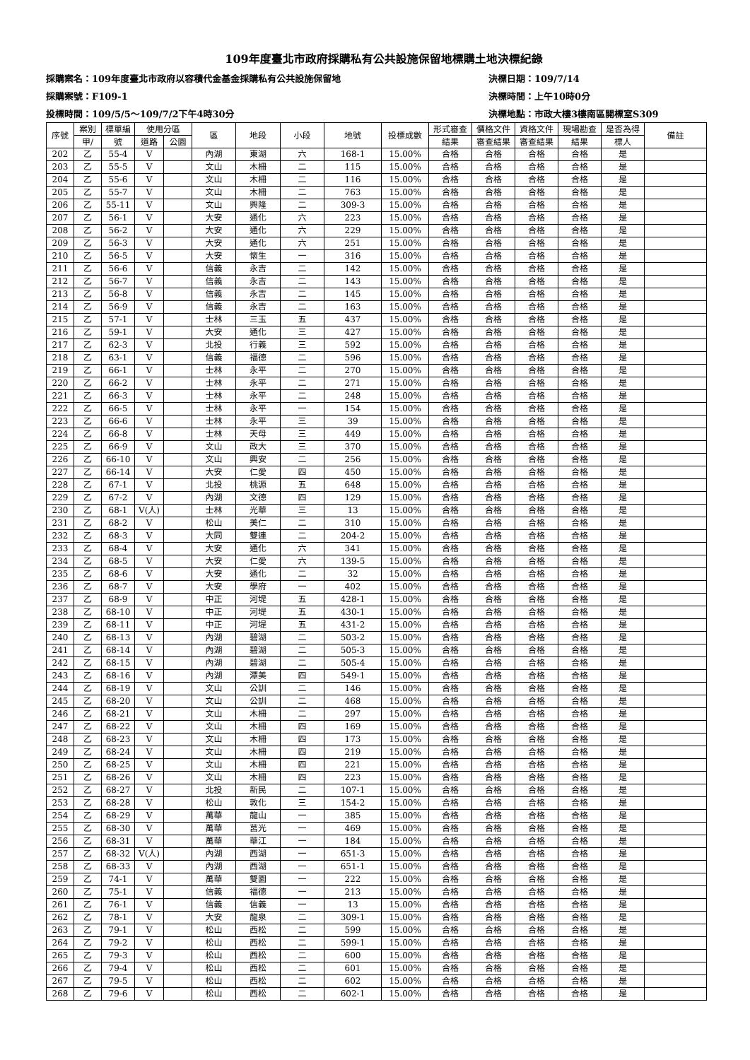109年度臺北市政府採購私有公共設施保留地標購土地決標紀錄
採購案名：109年度臺北市政府以容積代金基金採購私有公共設施保留地 決標日期：109/7/14
採購案號：F109-1 決標時間：上午10時0分
投標時間：109/5/5～109/7/2下午4時30分 決標地點：市政大樓3樓南區開標室S309
| 序號 | 案別 | 標單編 | 使用分區 | | 區 | 地段 | 小段 | 地號 | 投標成數 | 形式審查 | 價格文件 | 資格文件 | 現場勘查 | 是否為得 | 備註 |
| --- | --- | --- | --- | --- | --- | --- | --- | --- | --- | --- | --- | --- | --- | --- | --- |
| | 甲/ | 號 | 道路 | 公園 | | | | | | 結果 | 審查結果 | 審查結果 | 結果 | 標人 | |
| 202 | 乙 | 55-4 | V | | 內湖 | 東湖 | 六 | 168-1 | 15.00% | 合格 | 合格 | 合格 | 合格 | 是 | |
| 203 | 乙 | 55-5 | V | | 文山 | 木柵 | 二 | 115 | 15.00% | 合格 | 合格 | 合格 | 合格 | 是 | |
| 204 | 乙 | 55-6 | V | | 文山 | 木柵 | 二 | 116 | 15.00% | 合格 | 合格 | 合格 | 合格 | 是 | |
| 205 | 乙 | 55-7 | V | | 文山 | 木柵 | 二 | 763 | 15.00% | 合格 | 合格 | 合格 | 合格 | 是 | |
| 206 | 乙 | 55-11 | V | | 文山 | 興隆 | 二 | 309-3 | 15.00% | 合格 | 合格 | 合格 | 合格 | 是 | |
| 207 | 乙 | 56-1 | V | | 大安 | 通化 | 六 | 223 | 15.00% | 合格 | 合格 | 合格 | 合格 | 是 | |
| 208 | 乙 | 56-2 | V | | 大安 | 通化 | 六 | 229 | 15.00% | 合格 | 合格 | 合格 | 合格 | 是 | |
| 209 | 乙 | 56-3 | V | | 大安 | 通化 | 六 | 251 | 15.00% | 合格 | 合格 | 合格 | 合格 | 是 | |
| 210 | 乙 | 56-5 | V | | 大安 | 懷生 | 一 | 316 | 15.00% | 合格 | 合格 | 合格 | 合格 | 是 | |
| 211 | 乙 | 56-6 | V | | 信義 | 永吉 | 二 | 142 | 15.00% | 合格 | 合格 | 合格 | 合格 | 是 | |
| 212 | 乙 | 56-7 | V | | 信義 | 永吉 | 二 | 143 | 15.00% | 合格 | 合格 | 合格 | 合格 | 是 | |
| 213 | 乙 | 56-8 | V | | 信義 | 永吉 | 二 | 145 | 15.00% | 合格 | 合格 | 合格 | 合格 | 是 | |
| 214 | 乙 | 56-9 | V | | 信義 | 永吉 | 二 | 163 | 15.00% | 合格 | 合格 | 合格 | 合格 | 是 | |
| 215 | 乙 | 57-1 | V | | 士林 | 三玉 | 五 | 437 | 15.00% | 合格 | 合格 | 合格 | 合格 | 是 | |
| 216 | 乙 | 59-1 | V | | 大安 | 通化 | 三 | 427 | 15.00% | 合格 | 合格 | 合格 | 合格 | 是 | |
| 217 | 乙 | 62-3 | V | | 北投 | 行義 | 三 | 592 | 15.00% | 合格 | 合格 | 合格 | 合格 | 是 | |
| 218 | 乙 | 63-1 | V | | 信義 | 福德 | 二 | 596 | 15.00% | 合格 | 合格 | 合格 | 合格 | 是 | |
| 219 | 乙 | 66-1 | V | | 士林 | 永平 | 二 | 270 | 15.00% | 合格 | 合格 | 合格 | 合格 | 是 | |
| 220 | 乙 | 66-2 | V | | 士林 | 永平 | 二 | 271 | 15.00% | 合格 | 合格 | 合格 | 合格 | 是 | |
| 221 | 乙 | 66-3 | V | | 士林 | 永平 | 二 | 248 | 15.00% | 合格 | 合格 | 合格 | 合格 | 是 | |
| 222 | 乙 | 66-5 | V | | 士林 | 永平 | 一 | 154 | 15.00% | 合格 | 合格 | 合格 | 合格 | 是 | |
| 223 | 乙 | 66-6 | V | | 士林 | 永平 | 三 | 39 | 15.00% | 合格 | 合格 | 合格 | 合格 | 是 | |
| 224 | 乙 | 66-8 | V | | 士林 | 天母 | 三 | 449 | 15.00% | 合格 | 合格 | 合格 | 合格 | 是 | |
| 225 | 乙 | 66-9 | V | | 文山 | 政大 | 三 | 370 | 15.00% | 合格 | 合格 | 合格 | 合格 | 是 | |
| 226 | 乙 | 66-10 | V | | 文山 | 興安 | 二 | 256 | 15.00% | 合格 | 合格 | 合格 | 合格 | 是 | |
| 227 | 乙 | 66-14 | V | | 大安 | 仁愛 | 四 | 450 | 15.00% | 合格 | 合格 | 合格 | 合格 | 是 | |
| 228 | 乙 | 67-1 | V | | 北投 | 桃源 | 五 | 648 | 15.00% | 合格 | 合格 | 合格 | 合格 | 是 | |
| 229 | 乙 | 67-2 | V | | 內湖 | 文德 | 四 | 129 | 15.00% | 合格 | 合格 | 合格 | 合格 | 是 | |
| 230 | 乙 | 68-1 | V(人) | | 士林 | 光華 | 三 | 13 | 15.00% | 合格 | 合格 | 合格 | 合格 | 是 | |
| 231 | 乙 | 68-2 | V | | 松山 | 美仁 | 二 | 310 | 15.00% | 合格 | 合格 | 合格 | 合格 | 是 | |
| 232 | 乙 | 68-3 | V | | 大同 | 雙連 | 二 | 204-2 | 15.00% | 合格 | 合格 | 合格 | 合格 | 是 | |
| 233 | 乙 | 68-4 | V | | 大安 | 通化 | 六 | 341 | 15.00% | 合格 | 合格 | 合格 | 合格 | 是 | |
| 234 | 乙 | 68-5 | V | | 大安 | 仁愛 | 六 | 139-5 | 15.00% | 合格 | 合格 | 合格 | 合格 | 是 | |
| 235 | 乙 | 68-6 | V | | 大安 | 通化 | 二 | 32 | 15.00% | 合格 | 合格 | 合格 | 合格 | 是 | |
| 236 | 乙 | 68-7 | V | | 大安 | 學府 | 一 | 402 | 15.00% | 合格 | 合格 | 合格 | 合格 | 是 | |
| 237 | 乙 | 68-9 | V | | 中正 | 河堤 | 五 | 428-1 | 15.00% | 合格 | 合格 | 合格 | 合格 | 是 | |
| 238 | 乙 | 68-10 | V | | 中正 | 河堤 | 五 | 430-1 | 15.00% | 合格 | 合格 | 合格 | 合格 | 是 | |
| 239 | 乙 | 68-11 | V | | 中正 | 河堤 | 五 | 431-2 | 15.00% | 合格 | 合格 | 合格 | 合格 | 是 | |
| 240 | 乙 | 68-13 | V | | 內湖 | 碧湖 | 二 | 503-2 | 15.00% | 合格 | 合格 | 合格 | 合格 | 是 | |
| 241 | 乙 | 68-14 | V | | 內湖 | 碧湖 | 二 | 505-3 | 15.00% | 合格 | 合格 | 合格 | 合格 | 是 | |
| 242 | 乙 | 68-15 | V | | 內湖 | 碧湖 | 二 | 505-4 | 15.00% | 合格 | 合格 | 合格 | 合格 | 是 | |
| 243 | 乙 | 68-16 | V | | 內湖 | 潭美 | 四 | 549-1 | 15.00% | 合格 | 合格 | 合格 | 合格 | 是 | |
| 244 | 乙 | 68-19 | V | | 文山 | 公訓 | 二 | 146 | 15.00% | 合格 | 合格 | 合格 | 合格 | 是 | |
| 245 | 乙 | 68-20 | V | | 文山 | 公訓 | 二 | 468 | 15.00% | 合格 | 合格 | 合格 | 合格 | 是 | |
| 246 | 乙 | 68-21 | V | | 文山 | 木柵 | 二 | 297 | 15.00% | 合格 | 合格 | 合格 | 合格 | 是 | |
| 247 | 乙 | 68-22 | V | | 文山 | 木柵 | 四 | 169 | 15.00% | 合格 | 合格 | 合格 | 合格 | 是 | |
| 248 | 乙 | 68-23 | V | | 文山 | 木柵 | 四 | 173 | 15.00% | 合格 | 合格 | 合格 | 合格 | 是 | |
| 249 | 乙 | 68-24 | V | | 文山 | 木柵 | 四 | 219 | 15.00% | 合格 | 合格 | 合格 | 合格 | 是 | |
| 250 | 乙 | 68-25 | V | | 文山 | 木柵 | 四 | 221 | 15.00% | 合格 | 合格 | 合格 | 合格 | 是 | |
| 251 | 乙 | 68-26 | V | | 文山 | 木柵 | 四 | 223 | 15.00% | 合格 | 合格 | 合格 | 合格 | 是 | |
| 252 | 乙 | 68-27 | V | | 北投 | 新民 | 二 | 107-1 | 15.00% | 合格 | 合格 | 合格 | 合格 | 是 | |
| 253 | 乙 | 68-28 | V | | 松山 | 敦化 | 三 | 154-2 | 15.00% | 合格 | 合格 | 合格 | 合格 | 是 | |
| 254 | 乙 | 68-29 | V | | 萬華 | 龍山 | 一 | 385 | 15.00% | 合格 | 合格 | 合格 | 合格 | 是 | |
| 255 | 乙 | 68-30 | V | | 萬華 | 莒光 | 一 | 469 | 15.00% | 合格 | 合格 | 合格 | 合格 | 是 | |
| 256 | 乙 | 68-31 | V | | 萬華 | 華江 | 一 | 184 | 15.00% | 合格 | 合格 | 合格 | 合格 | 是 | |
| 257 | 乙 | 68-32 | V(人) | | 內湖 | 西湖 | 一 | 651-3 | 15.00% | 合格 | 合格 | 合格 | 合格 | 是 | |
| 258 | 乙 | 68-33 | V | | 內湖 | 西湖 | 一 | 651-1 | 15.00% | 合格 | 合格 | 合格 | 合格 | 是 | |
| 259 | 乙 | 74-1 | V | | 萬華 | 雙園 | 一 | 222 | 15.00% | 合格 | 合格 | 合格 | 合格 | 是 | |
| 260 | 乙 | 75-1 | V | | 信義 | 福德 | 一 | 213 | 15.00% | 合格 | 合格 | 合格 | 合格 | 是 | |
| 261 | 乙 | 76-1 | V | | 信義 | 信義 | 一 | 13 | 15.00% | 合格 | 合格 | 合格 | 合格 | 是 | |
| 262 | 乙 | 78-1 | V | | 大安 | 龍泉 | 二 | 309-1 | 15.00% | 合格 | 合格 | 合格 | 合格 | 是 | |
| 263 | 乙 | 79-1 | V | | 松山 | 西松 | 二 | 599 | 15.00% | 合格 | 合格 | 合格 | 合格 | 是 | |
| 264 | 乙 | 79-2 | V | | 松山 | 西松 | 二 | 599-1 | 15.00% | 合格 | 合格 | 合格 | 合格 | 是 | |
| 265 | 乙 | 79-3 | V | | 松山 | 西松 | 二 | 600 | 15.00% | 合格 | 合格 | 合格 | 合格 | 是 | |
| 266 | 乙 | 79-4 | V | | 松山 | 西松 | 二 | 601 | 15.00% | 合格 | 合格 | 合格 | 合格 | 是 | |
| 267 | 乙 | 79-5 | V | | 松山 | 西松 | 二 | 602 | 15.00% | 合格 | 合格 | 合格 | 合格 | 是 | |
| 268 | 乙 | 79-6 | V | | 松山 | 西松 | 二 | 602-1 | 15.00% | 合格 | 合格 | 合格 | 合格 | 是 | |